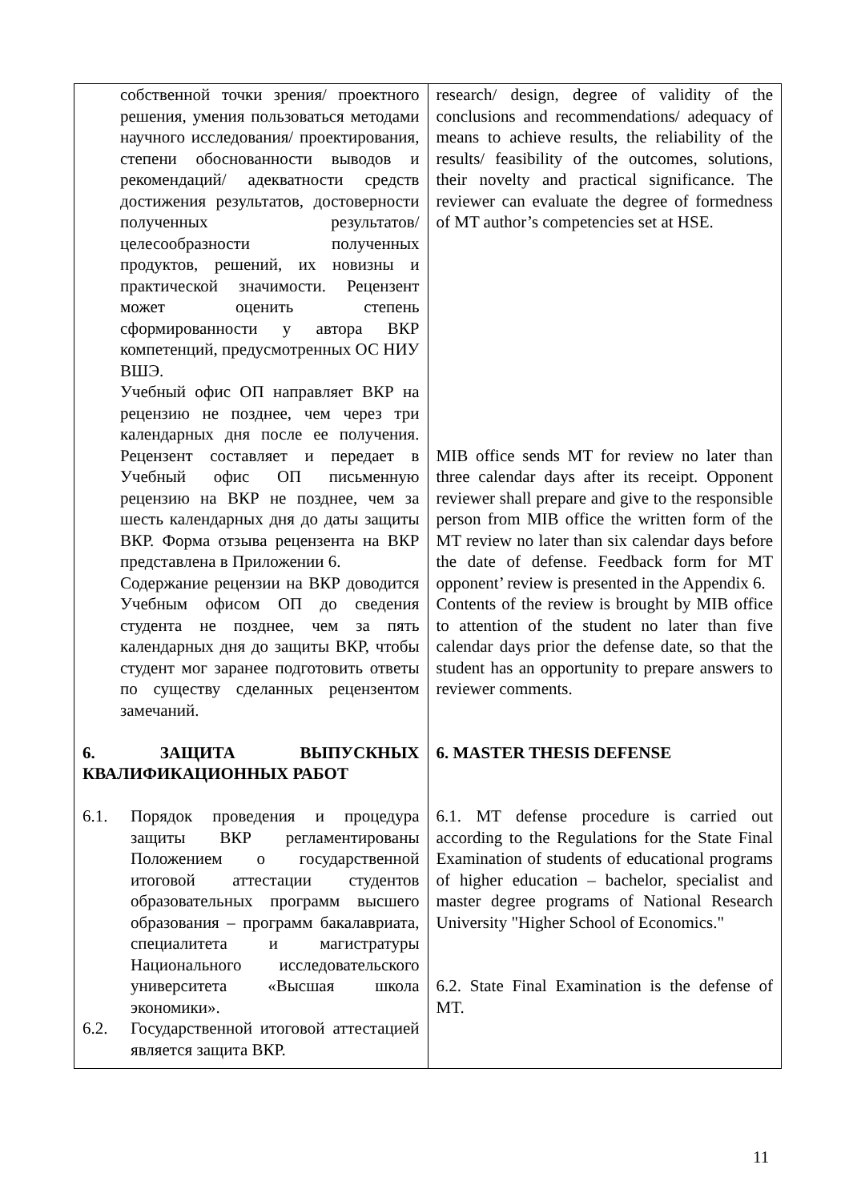| собственной точки зрения/ проектного решения, умения пользоваться методами научного исследования/ проектирования, степени обоснованности выводов и рекомендаций/ адекватности средств достижения результатов, достоверности полученных результатов/ целесообразности полученных продуктов, решений, их новизны и практической значимости. Рецензент может оценить степень сформированности у автора ВКР компетенций, предусмотренных ОС НИУ ВШЭ. Учебный офис ОП направляет ВКР на рецензию не позднее, чем через три календарных дня после ее получения. Рецензент составляет и передает в Учебный офис ОП письменную рецензию на ВКР не позднее, чем за шесть календарных дня до даты защиты ВКР. Форма отзыва рецензента на ВКР представлена в Приложении 6. Содержание рецензии на ВКР доводится Учебным офисом ОП до сведения студента не позднее, чем за пять календарных дня до защиты ВКР, чтобы студент мог заранее подготовить ответы по существу сделанных рецензентом замечаний. 6. ЗАЩИТА ВЫПУСКНЫХ КВАЛИФИКАЦИОННЫХ РАБОТ 6.1. Порядок проведения и процедура защиты ВКР регламентированы Положением о государственной итоговой аттестации студентов образовательных программ высшего образования – программ бакалавриата, специалитета и магистратуры Национального исследовательского университета «Высшая школа экономики». 6.2. Государственной итоговой аттестацией является защита ВКР. | research/ design, degree of validity of the conclusions and recommendations/ adequacy of means to achieve results, the reliability of the results/ feasibility of the outcomes, solutions, their novelty and practical significance. The reviewer can evaluate the degree of formedness of MT author’s competencies set at HSE. MIB office sends MT for review no later than three calendar days after its receipt. Opponent reviewer shall prepare and give to the responsible person from MIB office the written form of the MT review no later than six calendar days before the date of defense. Feedback form for MT opponent’ review is presented in the Appendix 6. Contents of the review is brought by MIB office to attention of the student no later than five calendar days prior the defense date, so that the student has an opportunity to prepare answers to reviewer comments. 6. MASTER THESIS DEFENSE 6.1. MT defense procedure is carried out according to the Regulations for the State Final Examination of students of educational programs of higher education – bachelor, specialist and master degree programs of National Research University "Higher School of Economics." 6.2. State Final Examination is the defense of MT. |
11